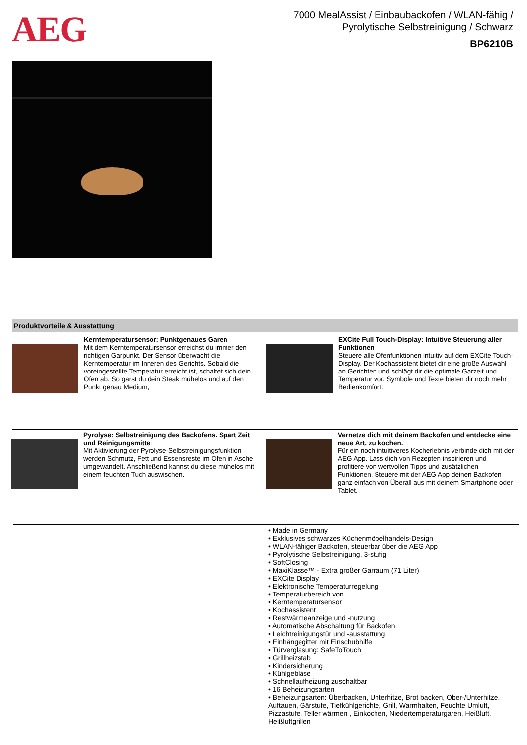AEG
7000 MealAssist / Einbaubackofen / WLAN-fähig / Pyrolytische Selbstreinigung / Schwarz
BP6210B
Produktvorteile & Ausstattung
Kerntemperatursensor: Punktgenaues Garen
Mit dem Kerntemperatursensor erreichst du immer den richtigen Garpunkt. Der Sensor überwacht die Kerntemperatur im Inneren des Gerichts. Sobald die voreingestellte Temperatur erreicht ist, schaltet sich dein Ofen ab. So garst du dein Steak mühelos und auf den Punkt genau Medium,
EXCite Full Touch-Display: Intuitive Steuerung aller Funktionen
Steuere alle Ofenfunktionen intuitiv auf dem EXCite Touch-Display. Der Kochassistent bietet dir eine große Auswahl an Gerichten und schlägt dir die optimale Garzeit und Temperatur vor. Symbole und Texte bieten dir noch mehr Bedienkomfort.
Pyrolyse: Selbstreinigung des Backofens. Spart Zeit und Reinigungsmittel
Mit Aktivierung der Pyrolyse-Selbstreinigungsfunktion werden Schmutz, Fett und Essensreste im Ofen in Asche umgewandelt. Anschließend kannst du diese mühelos mit einem feuchten Tuch auswischen.
Vernetze dich mit deinem Backofen und entdecke eine neue Art, zu kochen.
Für ein noch intuitiveres Kocherlebnis verbinde dich mit der AEG App. Lass dich von Rezepten inspirieren und profitiere von wertvollen Tipps und zusätzlichen Funktionen. Steuere mit der AEG App deinen Backofen ganz einfach von Überall aus mit deinem Smartphone oder Tablet.
• Made in Germany
• Exklusives schwarzes Küchenmöbelhandels-Design
• WLAN-fähiger Backofen, steuerbar über die AEG App
• Pyrolytische Selbstreinigung, 3-stufig
• SoftClosing
• MaxiKlasse™ - Extra großer Garraum (71 Liter)
• EXCite Display
• Elektronische Temperaturregelung
• Temperaturbereich von
• Kerntemperatursensor
• Kochassistent
• Restwärmeanzeige und -nutzung
• Automatische Abschaltung für Backofen
• Leichtreinigungstür und -ausstattung
• Einhängegitter mit Einschubhilfe
• Türverglasung: SafeToTouch
• Grillheizstab
• Kindersicherung
• Kühlgebläse
• Schnellaufheizung zuschaltbar
• 16 Beheizungsarten
• Beheizungsarten: Überbacken, Unterhitze, Brot backen, Ober-/Unterhitze, Auftauen, Gärstufe, Tiefkühlgerichte, Grill, Warmhalten, Feuchte Umluft, Pizzastufe, Teller wärmen , Einkochen, Niedertemperaturgaren, Heißluft, Heißluftgrillen